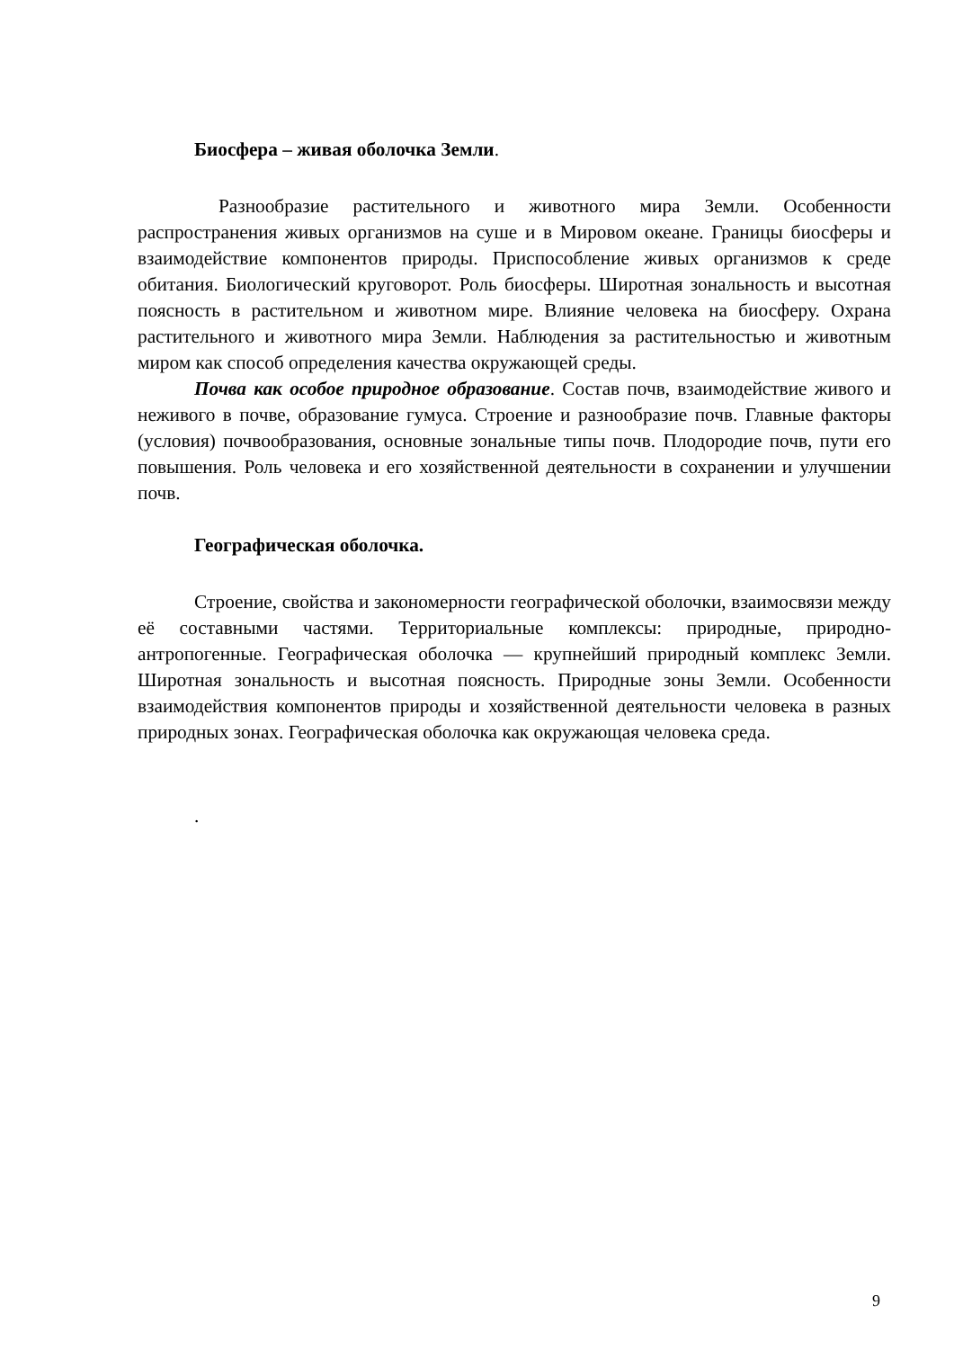Биосфера – живая оболочка Земли.
Разнообразие растительного и животного мира Земли. Особенности распространения живых организмов на суше и в Мировом океане. Границы биосферы и взаимодействие компонентов природы. Приспособление живых организмов к среде обитания. Биологический круговорот. Роль биосферы. Широтная зональность и высотная поясность в растительном и животном мире. Влияние человека на биосферу. Охрана растительного и животного мира Земли. Наблюдения за растительностью и животным миром как способ определения качества окружающей среды.
Почва как особое природное образование. Состав почв, взаимодействие живого и неживого в почве, образование гумуса. Строение и разнообразие почв. Главные факторы (условия) почвообразования, основные зональные типы почв. Плодородие почв, пути его повышения. Роль человека и его хозяйственной деятельности в сохранении и улучшении почв.
Географическая оболочка.
Строение, свойства и закономерности географической оболочки, взаимосвязи между её составными частями. Территориальные комплексы: природные, природно-антропогенные. Географическая оболочка — крупнейший природный комплекс Земли. Широтная зональность и высотная поясность. Природные зоны Земли. Особенности взаимодействия компонентов природы и хозяйственной деятельности человека в разных природных зонах. Географическая оболочка как окружающая человека среда.
.
9